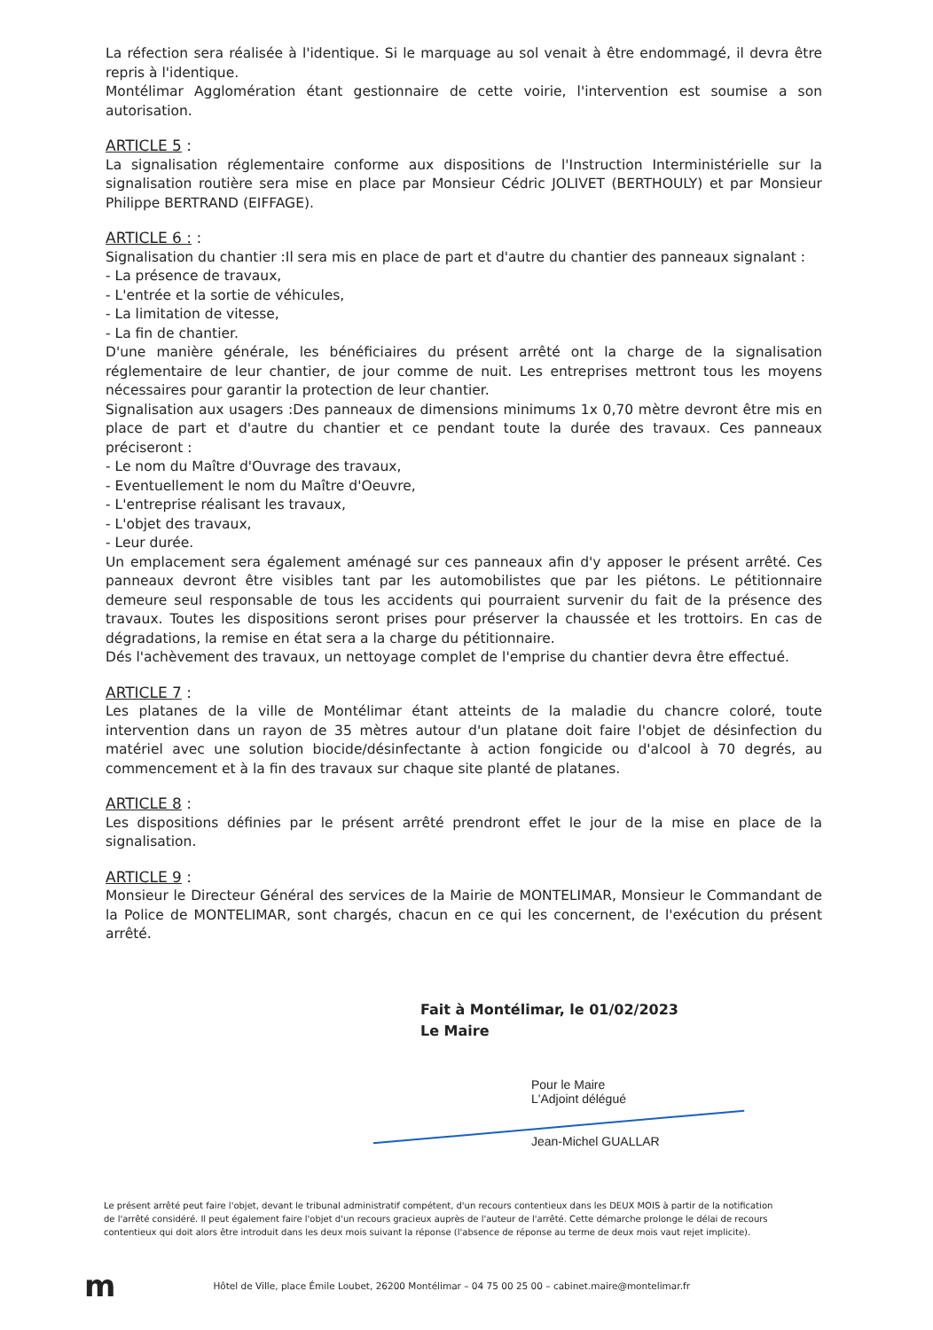La réfection sera réalisée à l'identique. Si le marquage au sol venait à être endommagé, il devra être repris à l'identique.
Montélimar Agglomération étant gestionnaire de cette voirie, l'intervention est soumise a son autorisation.
ARTICLE 5 :
La signalisation réglementaire conforme aux dispositions de l'Instruction Interministérielle sur la signalisation routière sera mise en place par Monsieur Cédric JOLIVET (BERTHOULY) et par Monsieur Philippe BERTRAND (EIFFAGE).
ARTICLE 6 : :
Signalisation du chantier :Il sera mis en place de part et d'autre du chantier des panneaux signalant :
- La présence de travaux,
- L'entrée et la sortie de véhicules,
- La limitation de vitesse,
- La fin de chantier.
D'une manière générale, les bénéficiaires du présent arrêté ont la charge de la signalisation réglementaire de leur chantier, de jour comme de nuit. Les entreprises mettront tous les moyens nécessaires pour garantir la protection de leur chantier.
Signalisation aux usagers :Des panneaux de dimensions minimums 1x 0,70 mètre devront être mis en place de part et d'autre du chantier et ce pendant toute la durée des travaux. Ces panneaux préciseront :
- Le nom du Maître d'Ouvrage des travaux,
- Eventuellement le nom du Maître d'Oeuvre,
- L'entreprise réalisant les travaux,
- L'objet des travaux,
- Leur durée.
Un emplacement sera également aménagé sur ces panneaux afin d'y apposer le présent arrêté. Ces panneaux devront être visibles tant par les automobilistes que par les piétons. Le pétitionnaire demeure seul responsable de tous les accidents qui pourraient survenir du fait de la présence des travaux. Toutes les dispositions seront prises pour préserver la chaussée et les trottoirs. En cas de dégradations, la remise en état sera a la charge du pétitionnaire.
Dés l'achèvement des travaux, un nettoyage complet de l'emprise du chantier devra être effectué.
ARTICLE 7 :
Les platanes de la ville de Montélimar étant atteints de la maladie du chancre coloré, toute intervention dans un rayon de 35 mètres autour d'un platane doit faire l'objet de désinfection du matériel avec une solution biocide/désinfectante à action fongicide ou d'alcool à 70 degrés, au commencement et à la fin des travaux sur chaque site planté de platanes.
ARTICLE 8 :
Les dispositions définies par le présent arrêté prendront effet le jour de la mise en place de la signalisation.
ARTICLE 9 :
Monsieur le Directeur Général des services de la Mairie de MONTELIMAR, Monsieur le Commandant de la Police de MONTELIMAR, sont chargés, chacun en ce qui les concernent, de l'exécution du présent arrêté.
Fait à Montélimar, le 01/02/2023
Le Maire
Pour le Maire
L'Adjoint délégué
Jean-Michel GUALLAR
Le présent arrêté peut faire l'objet, devant le tribunal administratif compétent, d'un recours contentieux dans les DEUX MOIS à partir de la notification de l'arrêté considéré. Il peut également faire l'objet d'un recours gracieux auprès de l'auteur de l'arrêté. Cette démarche prolonge le délai de recours contentieux qui doit alors être introduit dans les deux mois suivant la réponse (l'absence de réponse au terme de deux mois vaut rejet implicite).
m Hôtel de Ville, place Émile Loubet, 26200 Montélimar – 04 75 00 25 00 – cabinet.maire@montelimar.fr